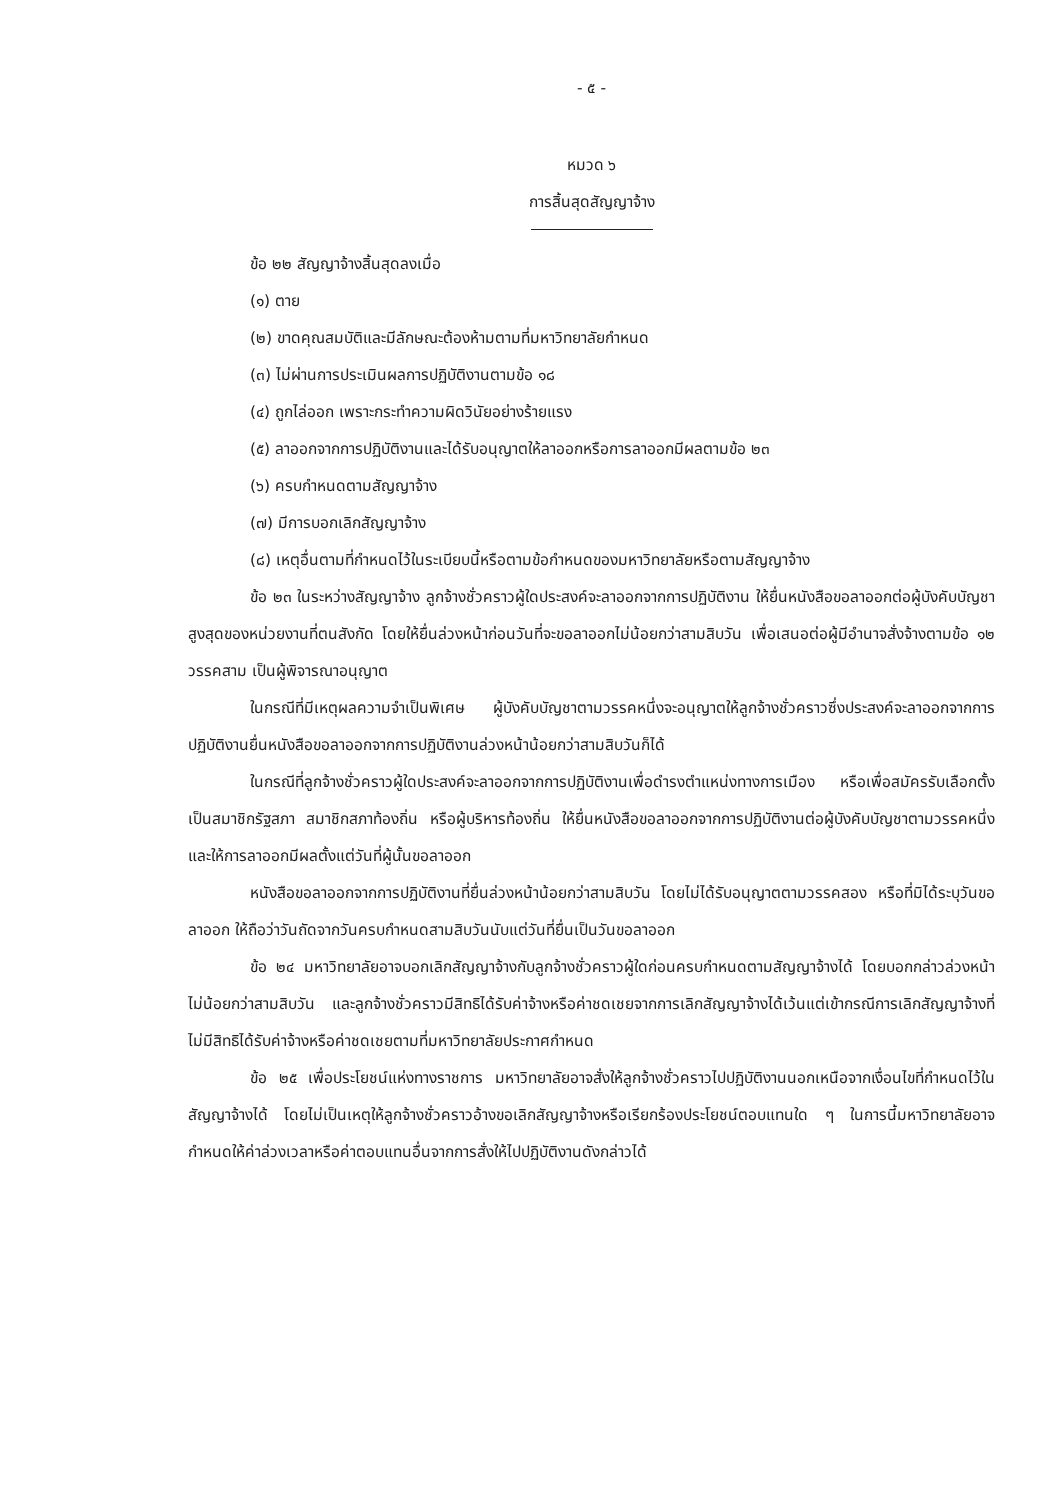- ๕ -
หมวด ๖
การสิ้นสุดสัญญาจ้าง
ข้อ ๒๒ สัญญาจ้างสิ้นสุดลงเมื่อ
(๑) ตาย
(๒) ขาดคุณสมบัติและมีลักษณะต้องห้ามตามที่มหาวิทยาลัยกำหนด
(๓) ไม่ผ่านการประเมินผลการปฏิบัติงานตามข้อ ๑๘
(๔) ถูกไล่ออก เพราะกระทำความผิดวินัยอย่างร้ายแรง
(๕) ลาออกจากการปฏิบัติงานและได้รับอนุญาตให้ลาออกหรือการลาออกมีผลตามข้อ ๒๓
(๖) ครบกำหนดตามสัญญาจ้าง
(๗) มีการบอกเลิกสัญญาจ้าง
(๘) เหตุอื่นตามที่กำหนดไว้ในระเบียบนี้หรือตามข้อกำหนดของมหาวิทยาลัยหรือตามสัญญาจ้าง
ข้อ ๒๓ ในระหว่างสัญญาจ้าง ลูกจ้างชั่วคราวผู้ใดประสงค์จะลาออกจากการปฏิบัติงาน ให้ยื่นหนังสือขอลาออกต่อผู้บังคับบัญชาสูงสุดของหน่วยงานที่ตนสังกัด โดยให้ยื่นล่วงหน้าก่อนวันที่จะขอลาออกไม่น้อยกว่าสามสิบวัน เพื่อเสนอต่อผู้มีอำนาจสั่งจ้างตามข้อ ๑๒ วรรคสาม เป็นผู้พิจารณาอนุญาต
ในกรณีที่มีเหตุผลความจำเป็นพิเศษ ผู้บังคับบัญชาตามวรรคหนึ่งจะอนุญาตให้ลูกจ้างชั่วคราวซึ่งประสงค์จะลาออกจากการปฏิบัติงานยื่นหนังสือขอลาออกจากการปฏิบัติงานล่วงหน้าน้อยกว่าสามสิบวันก็ได้
ในกรณีที่ลูกจ้างชั่วคราวผู้ใดประสงค์จะลาออกจากการปฏิบัติงานเพื่อดำรงตำแหน่งทางการเมือง หรือเพื่อสมัครรับเลือกตั้งเป็นสมาชิกรัฐสภา สมาชิกสภาท้องถิ่น หรือผู้บริหารท้องถิ่น ให้ยื่นหนังสือขอลาออกจากการปฏิบัติงานต่อผู้บังคับบัญชาตามวรรคหนึ่งและให้การลาออกมีผลตั้งแต่วันที่ผู้นั้นขอลาออก
หนังสือขอลาออกจากการปฏิบัติงานที่ยื่นล่วงหน้าน้อยกว่าสามสิบวัน โดยไม่ได้รับอนุญาตตามวรรคสอง หรือที่มิได้ระบุวันขอลาออก ให้ถือว่าวันถัดจากวันครบกำหนดสามสิบวันนับแต่วันที่ยื่นเป็นวันขอลาออก
ข้อ ๒๔ มหาวิทยาลัยอาจบอกเลิกสัญญาจ้างกับลูกจ้างชั่วคราวผู้ใดก่อนครบกำหนดตามสัญญาจ้างได้ โดยบอกกล่าวล่วงหน้าไม่น้อยกว่าสามสิบวัน และลูกจ้างชั่วคราวมีสิทธิได้รับค่าจ้างหรือค่าชดเชยจากการเลิกสัญญาจ้างได้เว้นแต่เข้ากรณีการเลิกสัญญาจ้างที่ไม่มีสิทธิได้รับค่าจ้างหรือค่าชดเชยตามที่มหาวิทยาลัยประกาศกำหนด
ข้อ ๒๕ เพื่อประโยชน์แห่งทางราชการ มหาวิทยาลัยอาจสั่งให้ลูกจ้างชั่วคราวไปปฏิบัติงานนอกเหนือจากเงื่อนไขที่กำหนดไว้ในสัญญาจ้างได้ โดยไม่เป็นเหตุให้ลูกจ้างชั่วคราวอ้างขอเลิกสัญญาจ้างหรือเรียกร้องประโยชน์ตอบแทนใด ๆ ในการนี้มหาวิทยาลัยอาจกำหนดให้ค่าล่วงเวลาหรือค่าตอบแทนอื่นจากการสั่งให้ไปปฏิบัติงานดังกล่าวได้